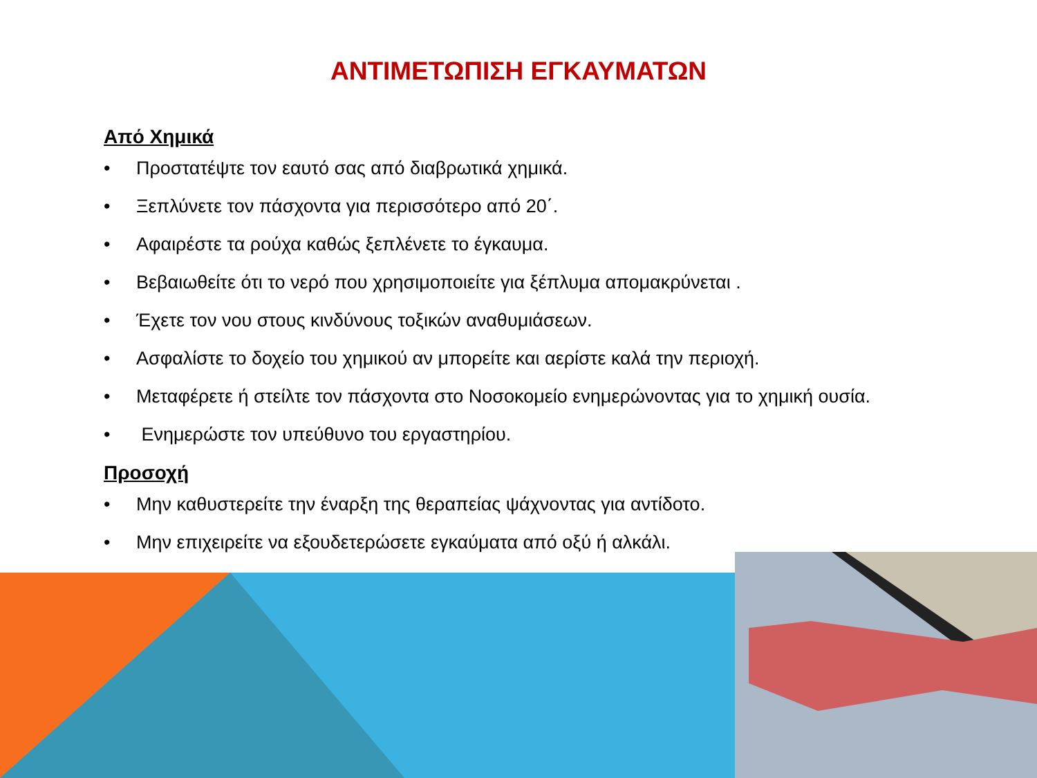ΑΝΤΙΜΕΤΩΠΙΣΗ ΕΓΚΑΥΜΑΤΩΝ
Από Χημικά
• Προστατέψτε τον εαυτό σας από διαβρωτικά χημικά.
• Ξεπλύνετε τον πάσχοντα για περισσότερο από 20΄.
• Αφαιρέστε τα ρούχα καθώς ξεπλένετε το έγκαυμα.
• Βεβαιωθείτε ότι το νερό που χρησιμοποιείτε για ξέπλυμα απομακρύνεται .
• Έχετε τον νου στους κινδύνους τοξικών αναθυμιάσεων.
• Ασφαλίστε το δοχείο του χημικού αν μπορείτε και αερίστε καλά την περιοχή.
• Μεταφέρετε ή στείλτε τον πάσχοντα στο Νοσοκομείο ενημερώνοντας για το χημική ουσία.
• Ενημερώστε τον υπεύθυνο του εργαστηρίου.
Προσοχή
• Μην καθυστερείτε την έναρξη της θεραπείας ψάχνοντας για αντίδοτο.
• Μην επιχειρείτε να εξουδετερώσετε εγκαύματα από οξύ ή αλκάλι.